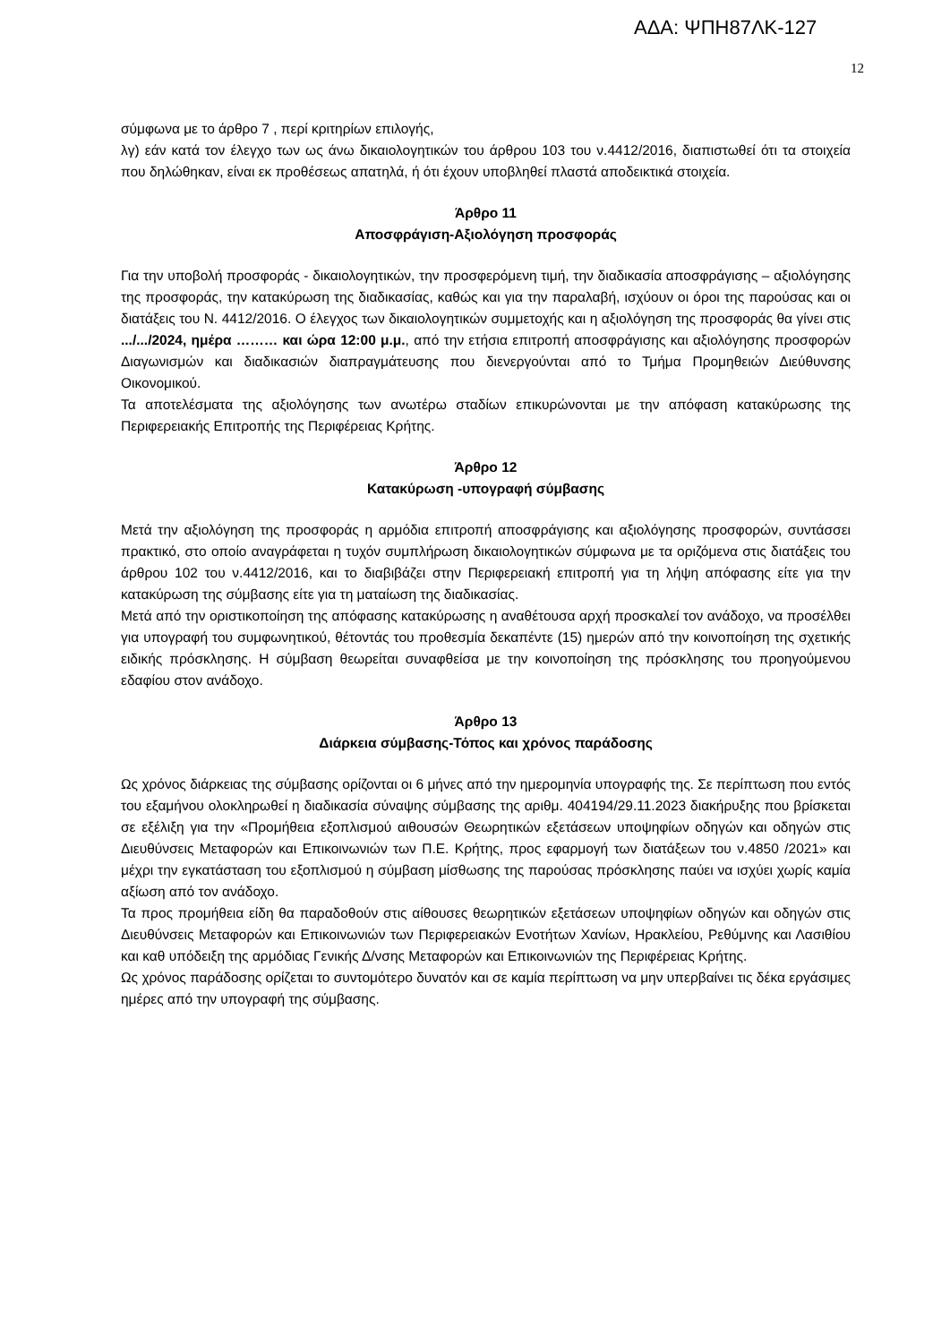ΑΔΑ: ΨΠΗ87ΛΚ-127
12
σύμφωνα με το άρθρο 7 , περί κριτηρίων επιλογής,
λγ) εάν κατά τον έλεγχο των ως άνω δικαιολογητικών του άρθρου 103 του ν.4412/2016, διαπιστωθεί ότι τα στοιχεία που δηλώθηκαν, είναι εκ προθέσεως απατηλά, ή ότι έχουν υποβληθεί πλαστά αποδεικτικά στοιχεία.
Άρθρο 11
Αποσφράγιση-Αξιολόγηση προσφοράς
Για την υποβολή προσφοράς - δικαιολογητικών, την προσφερόμενη τιμή, την διαδικασία αποσφράγισης – αξιολόγησης της προσφοράς, την κατακύρωση της διαδικασίας, καθώς και για την παραλαβή, ισχύουν οι όροι της παρούσας και οι διατάξεις του Ν. 4412/2016. Ο έλεγχος των δικαιολογητικών συμμετοχής και η αξιολόγηση της προσφοράς θα γίνει στις .../.../2024, ημέρα ……… και ώρα 12:00 μ.μ., από την ετήσια επιτροπή αποσφράγισης και αξιολόγησης προσφορών Διαγωνισμών και διαδικασιών διαπραγμάτευσης που διενεργούνται από το Τμήμα Προμηθειών Διεύθυνσης Οικονομικού.
Τα αποτελέσματα της αξιολόγησης των ανωτέρω σταδίων επικυρώνονται με την απόφαση κατακύρωσης της Περιφερειακής Επιτροπής της Περιφέρειας Κρήτης.
Άρθρο 12
Κατακύρωση -υπογραφή σύμβασης
Μετά την αξιολόγηση της προσφοράς η αρμόδια επιτροπή αποσφράγισης και αξιολόγησης προσφορών, συντάσσει πρακτικό, στο οποίο αναγράφεται η τυχόν συμπλήρωση δικαιολογητικών σύμφωνα με τα οριζόμενα στις διατάξεις του άρθρου 102 του ν.4412/2016, και το διαβιβάζει στην Περιφερειακή επιτροπή για τη λήψη απόφασης είτε για την κατακύρωση της σύμβασης είτε για τη ματαίωση της διαδικασίας.
Μετά από την οριστικοποίηση της απόφασης κατακύρωσης η αναθέτουσα αρχή προσκαλεί τον ανάδοχο, να προσέλθει για υπογραφή του συμφωνητικού, θέτοντάς του προθεσμία δεκαπέντε (15) ημερών από την κοινοποίηση της σχετικής ειδικής πρόσκλησης. Η σύμβαση θεωρείται συναφθείσα με την κοινοποίηση της πρόσκλησης του προηγούμενου εδαφίου στον ανάδοχο.
Άρθρο 13
Διάρκεια σύμβασης-Τόπος και χρόνος παράδοσης
Ως χρόνος διάρκειας της σύμβασης ορίζονται οι 6 μήνες από την ημερομηνία υπογραφής της. Σε περίπτωση που εντός του εξαμήνου ολοκληρωθεί η διαδικασία σύναψης σύμβασης της αριθμ. 404194/29.11.2023 διακήρυξης που βρίσκεται σε εξέλιξη για την «Προμήθεια εξοπλισμού αιθουσών Θεωρητικών εξετάσεων υποψηφίων οδηγών και οδηγών στις Διευθύνσεις Μεταφορών και Επικοινωνιών των Π.Ε. Κρήτης, προς εφαρμογή των διατάξεων του ν.4850 /2021» και μέχρι την εγκατάσταση του εξοπλισμού η σύμβαση μίσθωσης της παρούσας πρόσκλησης παύει να ισχύει χωρίς καμία αξίωση από τον ανάδοχο.
Τα προς προμήθεια είδη θα παραδοθούν στις αίθουσες θεωρητικών εξετάσεων υποψηφίων οδηγών και οδηγών στις Διευθύνσεις Μεταφορών και Επικοινωνιών των Περιφερειακών Ενοτήτων Χανίων, Ηρακλείου, Ρεθύμνης και Λασιθίου και καθ υπόδειξη της αρμόδιας Γενικής Δ/νσης Μεταφορών και Επικοινωνιών της Περιφέρειας Κρήτης.
Ως χρόνος παράδοσης ορίζεται το συντομότερο δυνατόν και σε καμία περίπτωση να μην υπερβαίνει τις δέκα εργάσιμες ημέρες από την υπογραφή της σύμβασης.